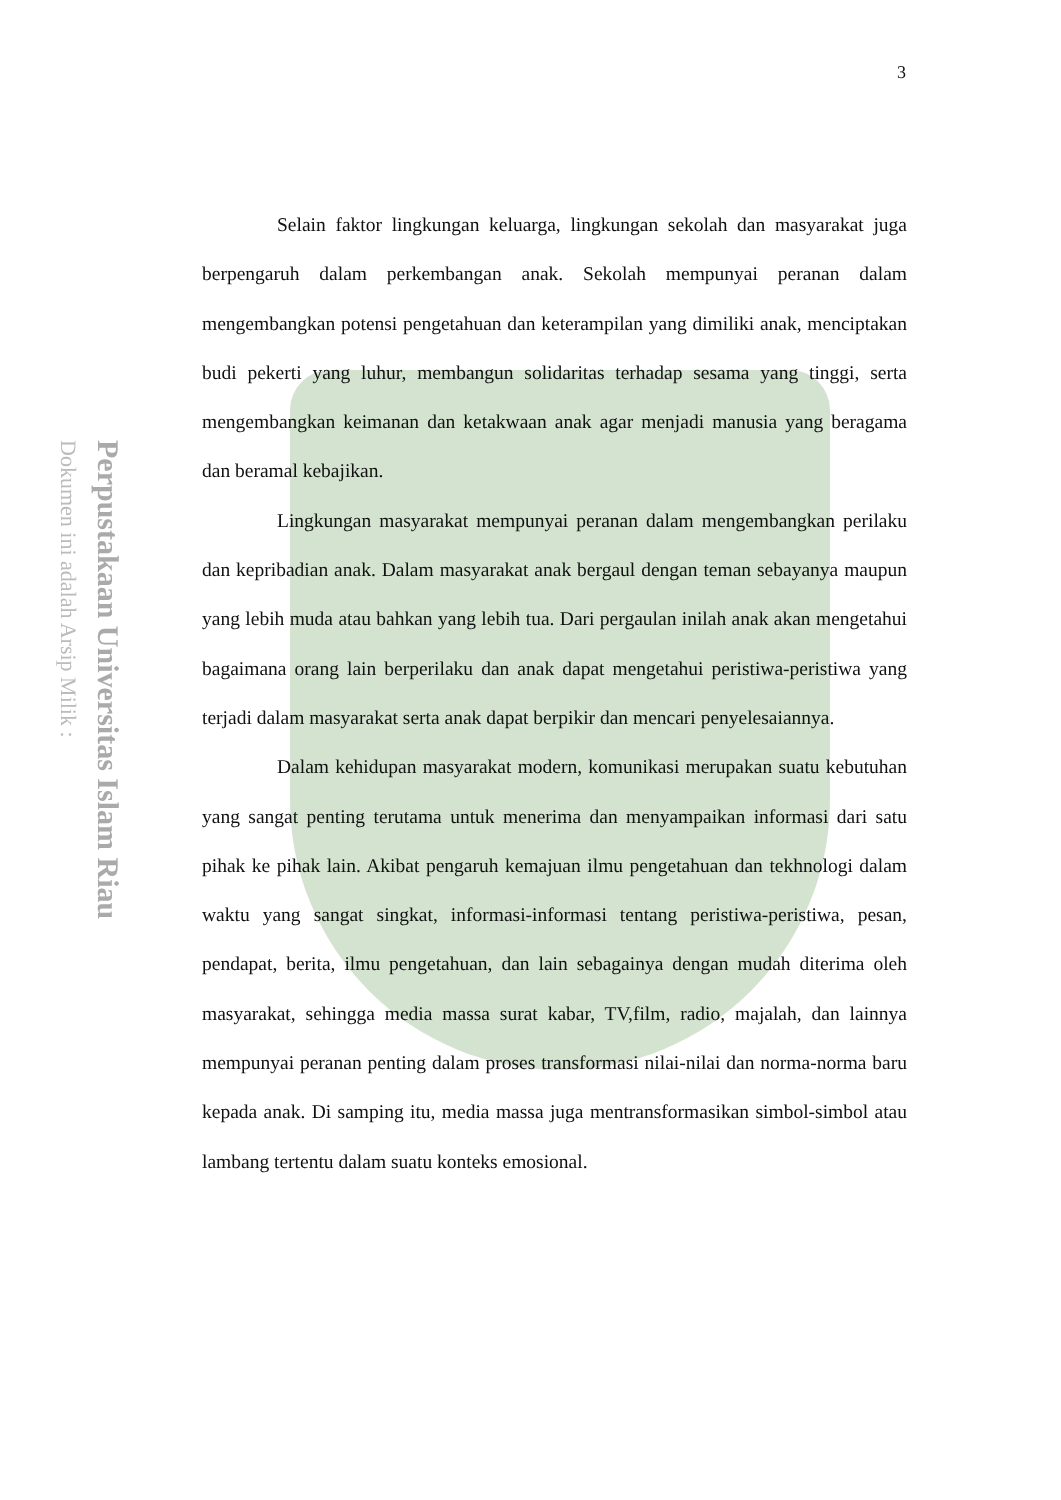Perpustakaan Universitas Islam Riau
Dokumen ini adalah Arsip Milik :
3
Selain faktor lingkungan keluarga, lingkungan sekolah dan masyarakat juga berpengaruh dalam perkembangan anak. Sekolah mempunyai peranan dalam mengembangkan potensi pengetahuan dan keterampilan yang dimiliki anak, menciptakan budi pekerti yang luhur, membangun solidaritas terhadap sesama yang tinggi, serta mengembangkan keimanan dan ketakwaan anak agar menjadi manusia yang beragama dan beramal kebajikan.
Lingkungan masyarakat mempunyai peranan dalam mengembangkan perilaku dan kepribadian anak. Dalam masyarakat anak bergaul dengan teman sebayanya maupun yang lebih muda atau bahkan yang lebih tua. Dari pergaulan inilah anak akan mengetahui bagaimana orang lain berperilaku dan anak dapat mengetahui peristiwa-peristiwa yang terjadi dalam masyarakat serta anak dapat berpikir dan mencari penyelesaiannya.
Dalam kehidupan masyarakat modern, komunikasi merupakan suatu kebutuhan yang sangat penting terutama untuk menerima dan menyampaikan informasi dari satu pihak ke pihak lain. Akibat pengaruh kemajuan ilmu pengetahuan dan tekhnologi dalam waktu yang sangat singkat, informasi-informasi tentang peristiwa-peristiwa, pesan, pendapat, berita, ilmu pengetahuan, dan lain sebagainya dengan mudah diterima oleh masyarakat, sehingga media massa surat kabar, TV,film, radio, majalah, dan lainnya mempunyai peranan penting dalam proses transformasi nilai-nilai dan norma-norma baru kepada anak. Di samping itu, media massa juga mentransformasikan simbol-simbol atau lambang tertentu dalam suatu konteks emosional.